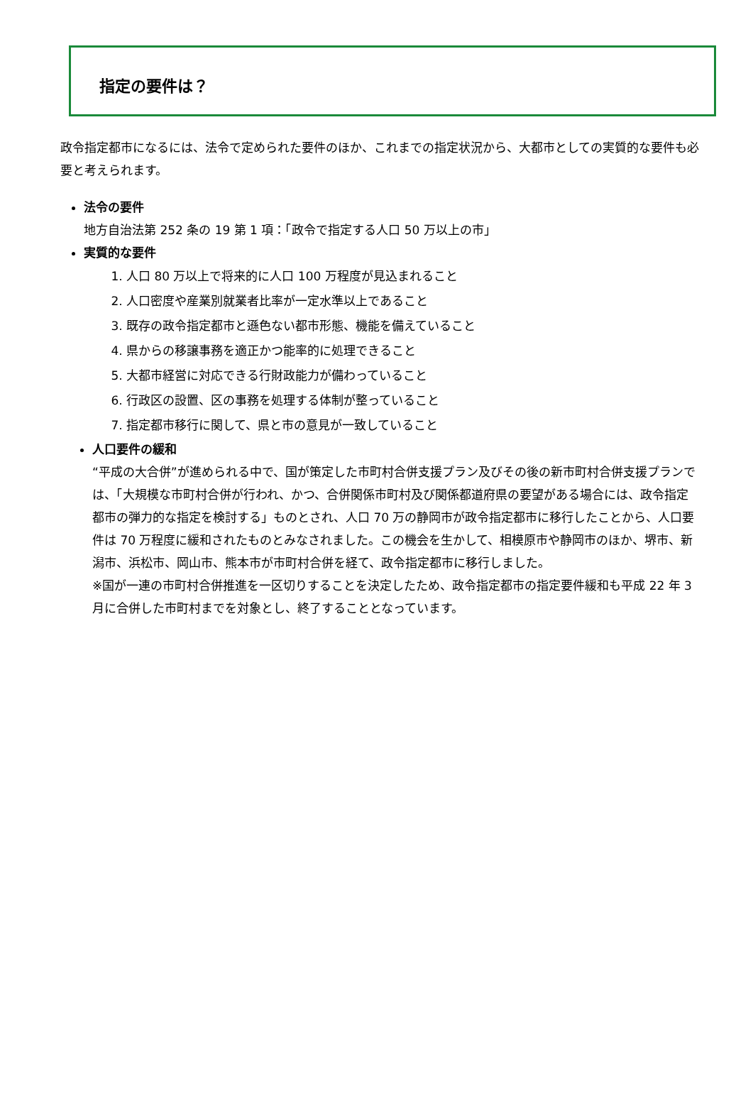指定の要件は？
政令指定都市になるには、法令で定められた要件のほか、これまでの指定状況から、大都市としての実質的な要件も必要と考えられます。
法令の要件
地方自治法第 252 条の 19 第 1 項：「政令で指定する人口 50 万以上の市」
実質的な要件
1. 人口 80 万以上で将来的に人口 100 万程度が見込まれること
2. 人口密度や産業別就業者比率が一定水準以上であること
3. 既存の政令指定都市と遜色ない都市形態、機能を備えていること
4. 県からの移譲事務を適正かつ能率的に処理できること
5. 大都市経営に対応できる行財政能力が備わっていること
6. 行政区の設置、区の事務を処理する体制が整っていること
7. 指定都市移行に関して、県と市の意見が一致していること
人口要件の緩和
“平成の大合併”が進められる中で、国が策定した市町村合併支援プラン及びその後の新市町村合併支援プランでは、「大規模な市町村合併が行われ、かつ、合併関係市町村及び関係都道府県の要望がある場合には、政令指定都市の弾力的な指定を検討する」ものとされ、人口 70 万の静岡市が政令指定都市に移行したことから、人口要件は 70 万程度に緩和されたものとみなされました。この機会を生かして、相模原市や静岡市のほか、堺市、新潟市、浜松市、岡山市、熊本市が市町村合併を経て、政令指定都市に移行しました。
※国が一連の市町村合併推進を一区切りすることを決定したため、政令指定都市の指定要件緩和も平成 22 年 3 月に合併した市町村までを対象とし、終了することとなっています。